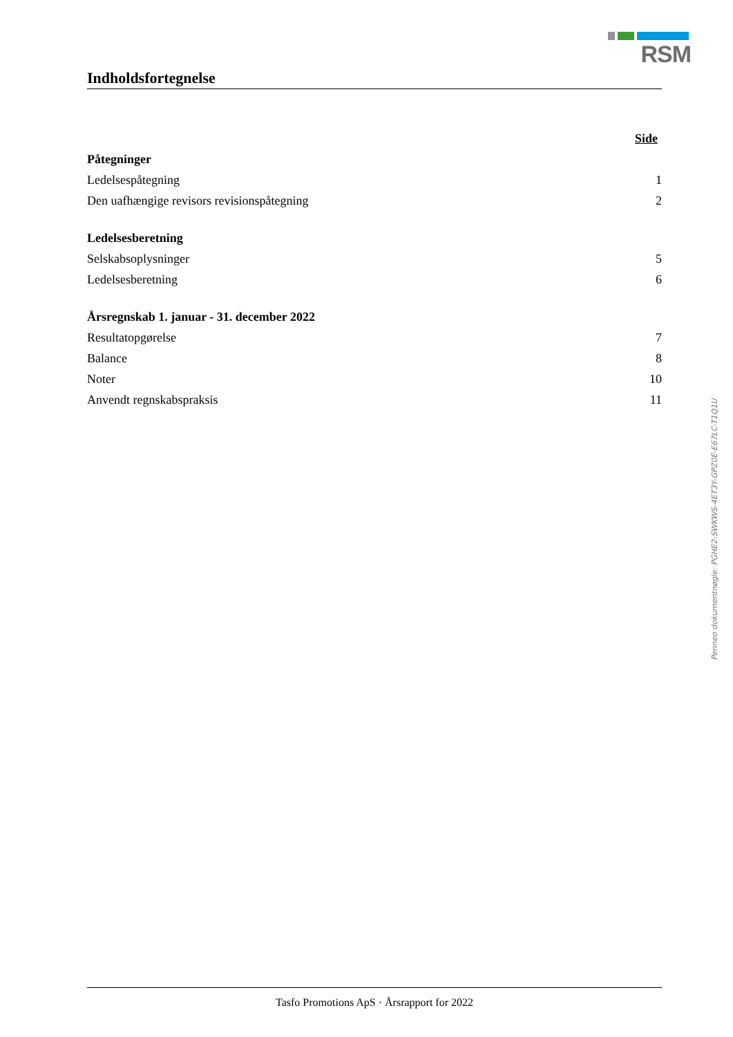RSM
Indholdsfortegnelse
| | Side |
| Påtegninger | |
| Ledelsespåtegning | 1 |
| Den uafhængige revisors revisionspåtegning | 2 |
| Ledelsesberetning | |
| Selskabsoplysninger | 5 |
| Ledelsesberetning | 6 |
| Årsregnskab 1. januar - 31. december 2022 | |
| Resultatopgørelse | 7 |
| Balance | 8 |
| Noter | 10 |
| Anvendt regnskabspraksis | 11 |
Penneo dokumentnøgle: PGHE2-SWKWS-4ET3Y-GPZ0E-E67LC-T1Q1U
Tasfo Promotions ApS · Årsrapport for 2022